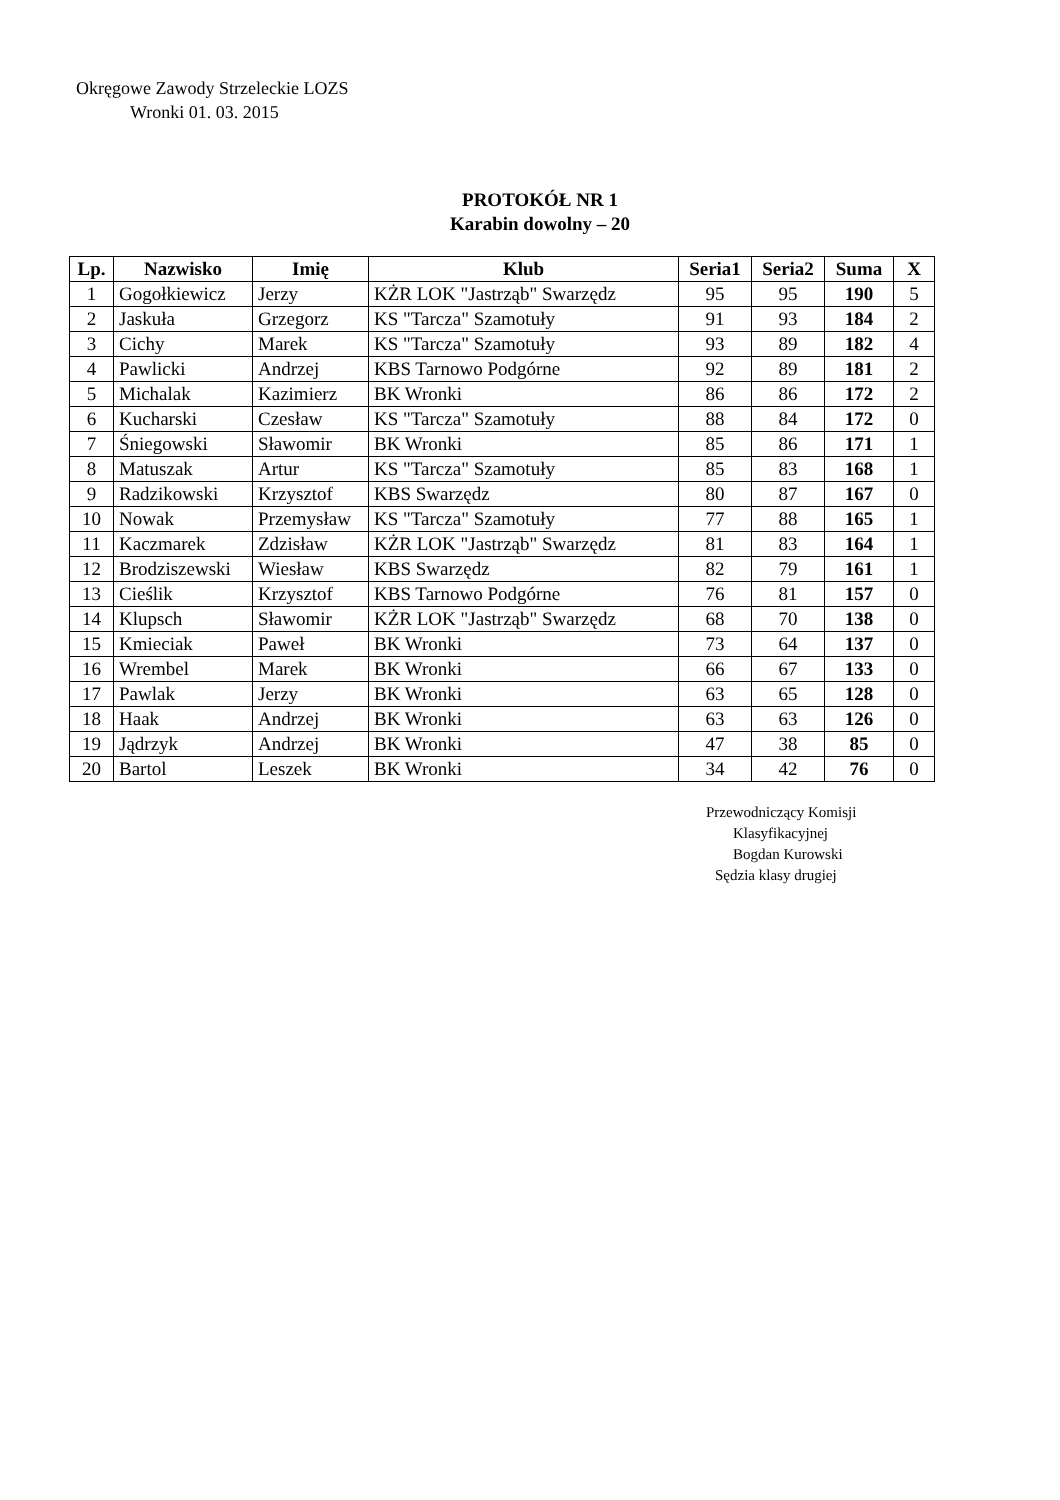Okręgowe Zawody Strzeleckie LOZS
Wronki 01. 03. 2015
PROTOKÓŁ NR 1
Karabin dowolny – 20
| Lp. | Nazwisko | Imię | Klub | Seria1 | Seria2 | Suma | X |
| --- | --- | --- | --- | --- | --- | --- | --- |
| 1 | Gogołkiewicz | Jerzy | KŻR LOK "Jastrząb" Swarzędz | 95 | 95 | 190 | 5 |
| 2 | Jaskuła | Grzegorz | KS "Tarcza" Szamotuły | 91 | 93 | 184 | 2 |
| 3 | Cichy | Marek | KS "Tarcza" Szamotuły | 93 | 89 | 182 | 4 |
| 4 | Pawlicki | Andrzej | KBS Tarnowo Podgórne | 92 | 89 | 181 | 2 |
| 5 | Michalak | Kazimierz | BK Wronki | 86 | 86 | 172 | 2 |
| 6 | Kucharski | Czesław | KS "Tarcza" Szamotuły | 88 | 84 | 172 | 0 |
| 7 | Śniegowski | Sławomir | BK Wronki | 85 | 86 | 171 | 1 |
| 8 | Matuszak | Artur | KS "Tarcza" Szamotuły | 85 | 83 | 168 | 1 |
| 9 | Radzikowski | Krzysztof | KBS Swarzędz | 80 | 87 | 167 | 0 |
| 10 | Nowak | Przemysław | KS "Tarcza" Szamotuły | 77 | 88 | 165 | 1 |
| 11 | Kaczmarek | Zdzisław | KŻR LOK "Jastrząb" Swarzędz | 81 | 83 | 164 | 1 |
| 12 | Brodziszewski | Wiesław | KBS Swarzędz | 82 | 79 | 161 | 1 |
| 13 | Cieślik | Krzysztof | KBS Tarnowo Podgórne | 76 | 81 | 157 | 0 |
| 14 | Klupsch | Sławomir | KŻR LOK "Jastrząb" Swarzędz | 68 | 70 | 138 | 0 |
| 15 | Kmieciak | Paweł | BK Wronki | 73 | 64 | 137 | 0 |
| 16 | Wrembel | Marek | BK Wronki | 66 | 67 | 133 | 0 |
| 17 | Pawlak | Jerzy | BK Wronki | 63 | 65 | 128 | 0 |
| 18 | Haak | Andrzej | BK Wronki | 63 | 63 | 126 | 0 |
| 19 | Jądrzyk | Andrzej | BK Wronki | 47 | 38 | 85 | 0 |
| 20 | Bartol | Leszek | BK Wronki | 34 | 42 | 76 | 0 |
Przewodniczący Komisji
Klasyfikacyjnej
Bogdan Kurowski
Sędzia klasy drugiej